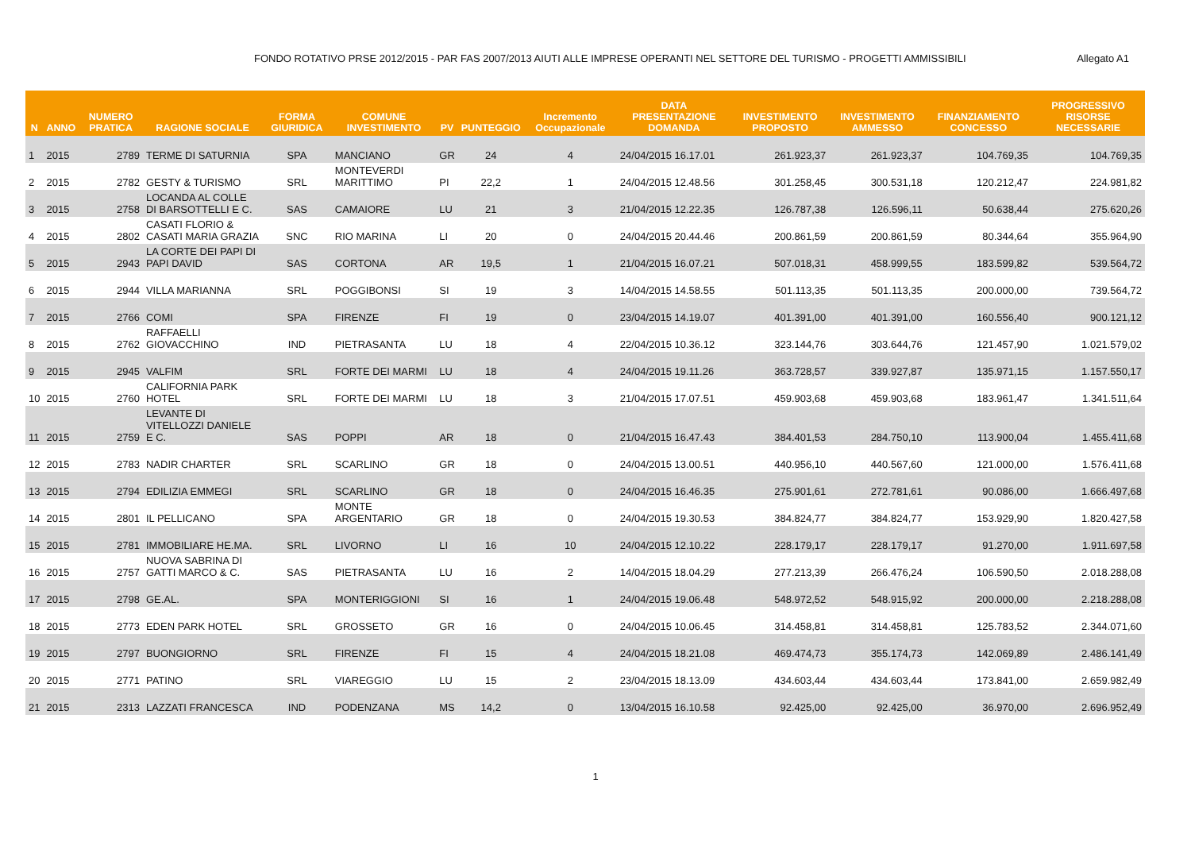FONDO ROTATIVO PRSE 2012/2015 - PAR FAS 2007/2013 AIUTI ALLE IMPRESE OPERANTI NEL SETTORE DEL TURISMO - PROGETTI AMMISSIBILI Allegato A1
| N | ANNO | NUMERO PRATICA | RAGIONE SOCIALE | FORMA GIURIDICA | COMUNE INVESTIMENTO | PV | PUNTEGGIO | Incremento Occupazionale | DATA PRESENTAZIONE DOMANDA | INVESTIMENTO PROPOSTO | INVESTIMENTO AMMESSO | FINANZIAMENTO CONCESSO | PROGRESSIVO RISORSE NECESSARIE |
| --- | --- | --- | --- | --- | --- | --- | --- | --- | --- | --- | --- | --- | --- |
| 1 | 2015 | 2789 | TERME DI SATURNIA | SPA | MANCIANO | GR | 24 | 4 | 24/04/2015 16.17.01 | 261.923,37 | 261.923,37 | 104.769,35 | 104.769,35 |
| 2 | 2015 | 2782 | GESTY & TURISMO | SRL | MONTEVERDI MARITTIMO | PI | 22,2 | 1 | 24/04/2015 12.48.56 | 301.258,45 | 300.531,18 | 120.212,47 | 224.981,82 |
| 3 | 2015 | 2758 | LOCANDA AL COLLE DI BARSOTTELLI E C. | SAS | CAMAIORE | LU | 21 | 3 | 21/04/2015 12.22.35 | 126.787,38 | 126.596,11 | 50.638,44 | 275.620,26 |
| 4 | 2015 | 2802 | CASATI FLORIO & CASATI MARIA GRAZIA | SNC | RIO MARINA | LI | 20 | 0 | 24/04/2015 20.44.46 | 200.861,59 | 200.861,59 | 80.344,64 | 355.964,90 |
| 5 | 2015 | 2943 | LA CORTE DEI PAPI DI PAPI DAVID | SAS | CORTONA | AR | 19,5 | 1 | 21/04/2015 16.07.21 | 507.018,31 | 458.999,55 | 183.599,82 | 539.564,72 |
| 6 | 2015 | 2944 | VILLA MARIANNA | SRL | POGGIBONSI | SI | 19 | 3 | 14/04/2015 14.58.55 | 501.113,35 | 501.113,35 | 200.000,00 | 739.564,72 |
| 7 | 2015 | 2766 | COMI | SPA | FIRENZE | FI | 19 | 0 | 23/04/2015 14.19.07 | 401.391,00 | 401.391,00 | 160.556,40 | 900.121,12 |
| 8 | 2015 | 2762 | RAFFAELLI GIOVACCHINO | IND | PIETRASANTA | LU | 18 | 4 | 22/04/2015 10.36.12 | 323.144,76 | 303.644,76 | 121.457,90 | 1.021.579,02 |
| 9 | 2015 | 2945 | VALFIM | SRL | FORTE DEI MARMI | LU | 18 | 4 | 24/04/2015 19.11.26 | 363.728,57 | 339.927,87 | 135.971,15 | 1.157.550,17 |
| 10 | 2015 | 2760 | CALIFORNIA PARK HOTEL | SRL | FORTE DEI MARMI | LU | 18 | 3 | 21/04/2015 17.07.51 | 459.903,68 | 459.903,68 | 183.961,47 | 1.341.511,64 |
| 11 | 2015 | 2759 | LEVANTE DI VITELLOZZI DANIELE E C. | SAS | POPPI | AR | 18 | 0 | 21/04/2015 16.47.43 | 384.401,53 | 284.750,10 | 113.900,04 | 1.455.411,68 |
| 12 | 2015 | 2783 | NADIR CHARTER | SRL | SCARLINO | GR | 18 | 0 | 24/04/2015 13.00.51 | 440.956,10 | 440.567,60 | 121.000,00 | 1.576.411,68 |
| 13 | 2015 | 2794 | EDILIZIA EMMEGI | SRL | SCARLINO | GR | 18 | 0 | 24/04/2015 16.46.35 | 275.901,61 | 272.781,61 | 90.086,00 | 1.666.497,68 |
| 14 | 2015 | 2801 | IL PELLICANO | SPA | MONTE ARGENTARIO | GR | 18 | 0 | 24/04/2015 19.30.53 | 384.824,77 | 384.824,77 | 153.929,90 | 1.820.427,58 |
| 15 | 2015 | 2781 | IMMOBILIARE HE.MA. | SRL | LIVORNO | LI | 16 | 10 | 24/04/2015 12.10.22 | 228.179,17 | 228.179,17 | 91.270,00 | 1.911.697,58 |
| 16 | 2015 | 2757 | NUOVA SABRINA DI GATTI MARCO & C. | SAS | PIETRASANTA | LU | 16 | 2 | 14/04/2015 18.04.29 | 277.213,39 | 266.476,24 | 106.590,50 | 2.018.288,08 |
| 17 | 2015 | 2798 | GE.AL. | SPA | MONTERIGGIONI | SI | 16 | 1 | 24/04/2015 19.06.48 | 548.972,52 | 548.915,92 | 200.000,00 | 2.218.288,08 |
| 18 | 2015 | 2773 | EDEN PARK HOTEL | SRL | GROSSETO | GR | 16 | 0 | 24/04/2015 10.06.45 | 314.458,81 | 314.458,81 | 125.783,52 | 2.344.071,60 |
| 19 | 2015 | 2797 | BUONGIORNO | SRL | FIRENZE | FI | 15 | 4 | 24/04/2015 18.21.08 | 469.474,73 | 355.174,73 | 142.069,89 | 2.486.141,49 |
| 20 | 2015 | 2771 | PATINO | SRL | VIAREGGIO | LU | 15 | 2 | 23/04/2015 18.13.09 | 434.603,44 | 434.603,44 | 173.841,00 | 2.659.982,49 |
| 21 | 2015 | 2313 | LAZZATI FRANCESCA | IND | PODENZANA | MS | 14,2 | 0 | 13/04/2015 16.10.58 | 92.425,00 | 92.425,00 | 36.970,00 | 2.696.952,49 |
1